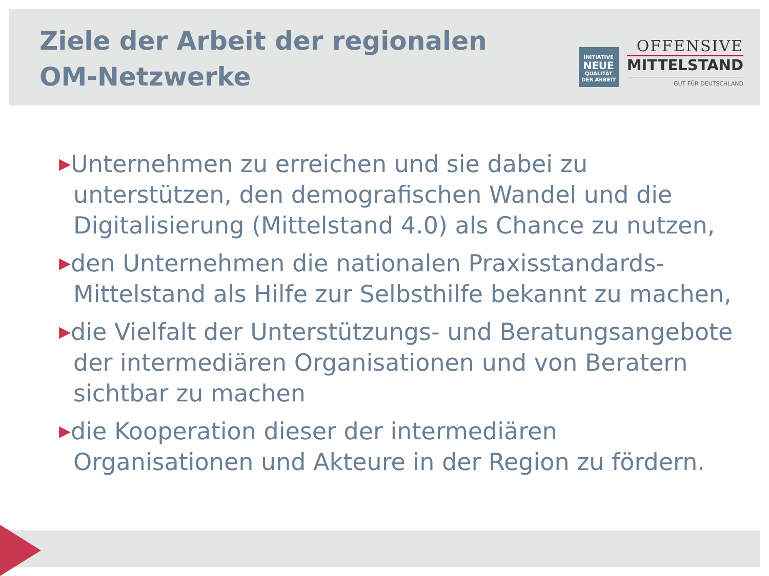Ziele der Arbeit der regionalen
OM-Netzwerke
INITIATIVE
NEUE
QUALITÄT
DER ARBEIT
OFFENSIVE
MITTELSTAND
GUT FÜR DEUTSCHLAND
▶Unternehmen zu erreichen und sie dabei zu unterstützen, den demografischen Wandel und die Digitalisierung (Mittelstand 4.0) als Chance zu nutzen,
▶den Unternehmen die nationalen Praxisstandards-Mittelstand als Hilfe zur Selbsthilfe bekannt zu machen,
▶die Vielfalt der Unterstützungs- und Beratungsangebote der intermediären Organisationen und von Beratern sichtbar zu machen
▶die Kooperation dieser der intermediären Organisationen und Akteure in der Region zu fördern.